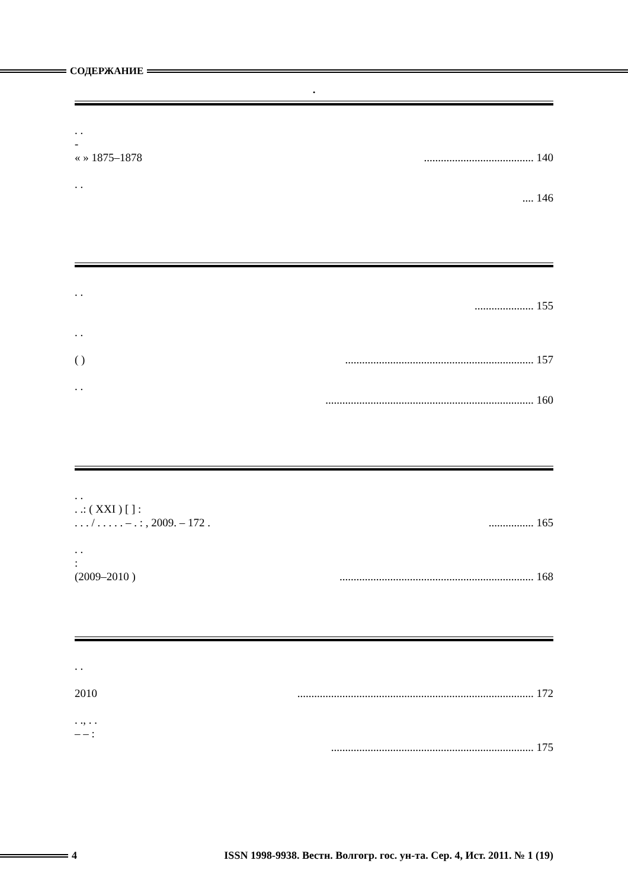СОДЕРЖАНИЕ
.
. .
-
« » 1875–1878 ....................................... 140
. .
.... 146
. .
..................... 155
. .
( )................................................................... 157
. .
.......................................................................... 160
. .
. .: ( XXI ) [ ] :
. . . / . . . . . – . : , 2009. – 172 . ................ 165
. .
:
(2009–2010 ) ..................................................................... 168
. .
2010 .................................................................................... 172
. ., . .
– – :
........................................................................ 175
4 ISSN 1998-9938. Вестн. Волгогр. гос. ун-та. Сер. 4, Ист. 2011. № 1 (19)